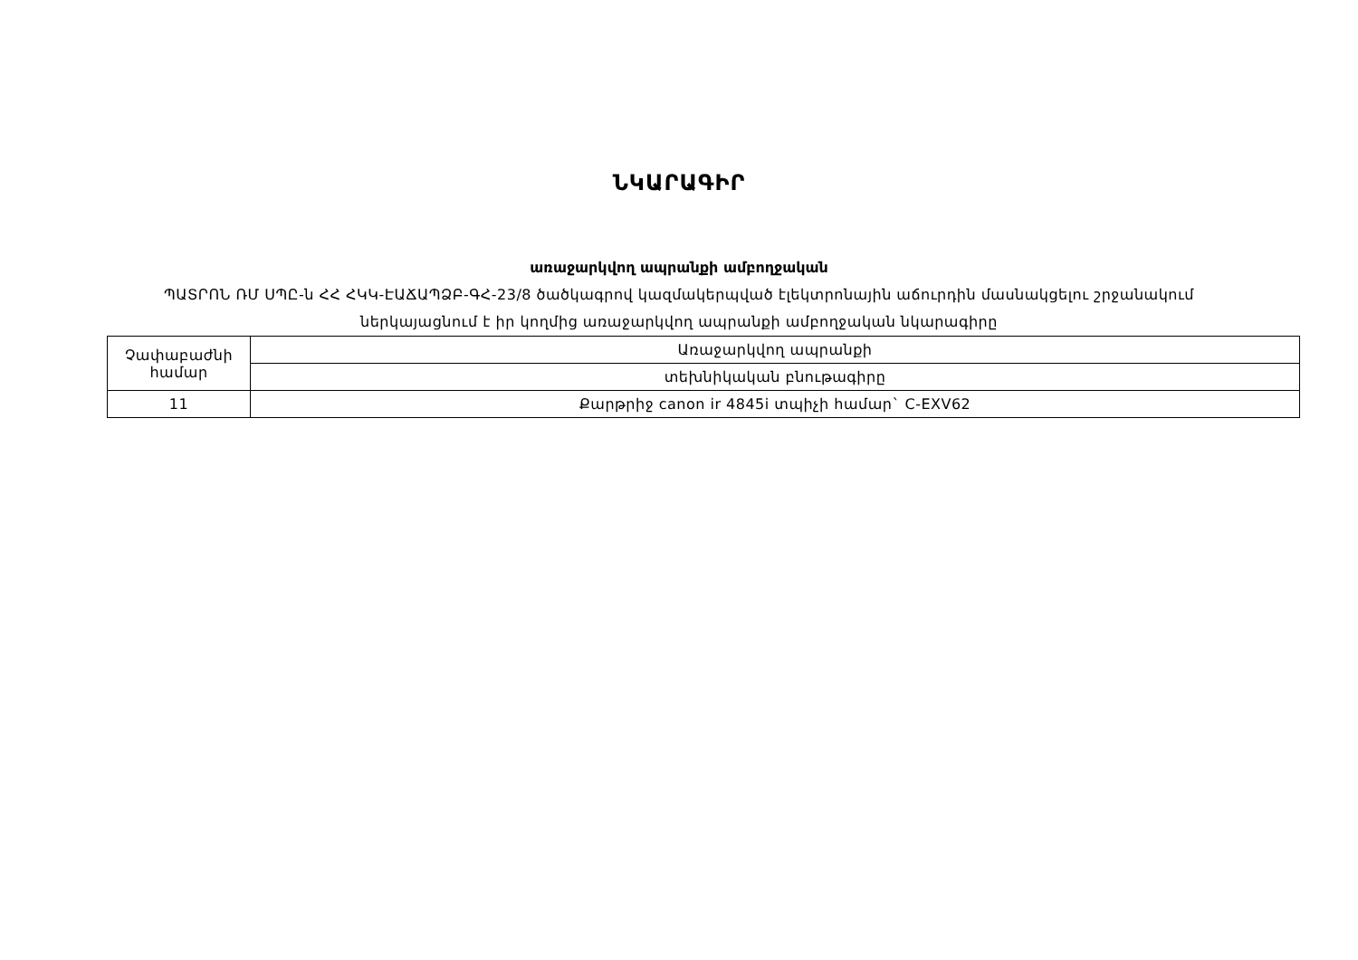ՆԿԱՐԱԳԻՐ
առաջարկվող ապրանքի ամբողջական
ՊԱՏՐՈՆ ՌՄ ՍՊԸ-ն ՀՀ ՀԿԿ-ԷԱՃԱՊՁԲ-ԳՀ-23/8 ծածկագրով կազմակերպված էլեկտրոնային աճուրդին մասնակցելու շրջանակում ներկայացնում է իր կողմից առաջարկվող ապրանքի ամբողջական նկարագիրը
| Չափաբաժնի համար | Առաջարկվող ապրանքի |
| | տեխնիկական բնութագիրը |
| 11 | Քարթրիջ canon ir 4845i տպիչի համար` C-EXV62 |